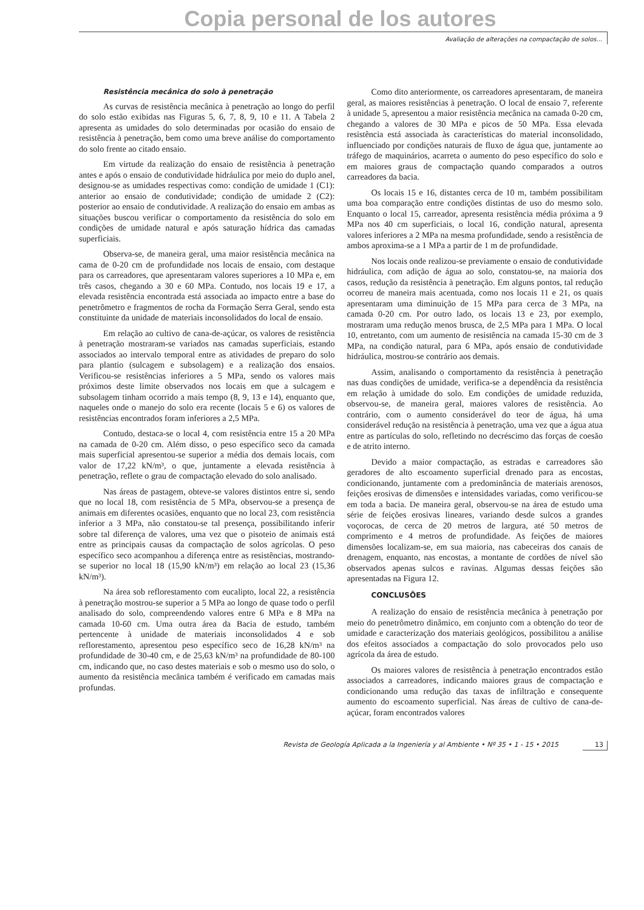Copia personal de los autores
Avaliação de alterações na compactação de solos...
Resistência mecânica do solo à penetração
As curvas de resistência mecânica à penetração ao longo do perfil do solo estão exibidas nas Figuras 5, 6, 7, 8, 9, 10 e 11. A Tabela 2 apresenta as umidades do solo determinadas por ocasião do ensaio de resistência à penetração, bem como uma breve análise do comportamento do solo frente ao citado ensaio.
Em virtude da realização do ensaio de resistência à penetração antes e após o ensaio de condutividade hidráulica por meio do duplo anel, designou-se as umidades respectivas como: condição de umidade 1 (C1): anterior ao ensaio de condutividade; condição de umidade 2 (C2): posterior ao ensaio de condutividade. A realização do ensaio em ambas as situações buscou verificar o comportamento da resistência do solo em condições de umidade natural e após saturação hídrica das camadas superficiais.
Observa-se, de maneira geral, uma maior resistência mecânica na cama de 0-20 cm de profundidade nos locais de ensaio, com destaque para os carreadores, que apresentaram valores superiores a 10 MPa e, em três casos, chegando a 30 e 60 MPa. Contudo, nos locais 19 e 17, a elevada resistência encontrada está associada ao impacto entre a base do penetrômetro e fragmentos de rocha da Formação Serra Geral, sendo esta constituinte da unidade de materiais inconsolidados do local de ensaio.
Em relação ao cultivo de cana-de-açúcar, os valores de resistência à penetração mostraram-se variados nas camadas superficiais, estando associados ao intervalo temporal entre as atividades de preparo do solo para plantio (sulcagem e subsolagem) e a realização dos ensaios. Verificou-se resistências inferiores a 5 MPa, sendo os valores mais próximos deste limite observados nos locais em que a sulcagem e subsolagem tinham ocorrido a mais tempo (8, 9, 13 e 14), enquanto que, naqueles onde o manejo do solo era recente (locais 5 e 6) os valores de resistências encontrados foram inferiores a 2,5 MPa.
Contudo, destaca-se o local 4, com resistência entre 15 a 20 MPa na camada de 0-20 cm. Além disso, o peso específico seco da camada mais superficial apresentou-se superior a média dos demais locais, com valor de 17,22 kN/m³, o que, juntamente a elevada resistência à penetração, reflete o grau de compactação elevado do solo analisado.
Nas áreas de pastagem, obteve-se valores distintos entre si, sendo que no local 18, com resistência de 5 MPa, observou-se a presença de animais em diferentes ocasiões, enquanto que no local 23, com resistência inferior a 3 MPa, não constatou-se tal presença, possibilitando inferir sobre tal diferença de valores, uma vez que o pisoteio de animais está entre as principais causas da compactação de solos agrícolas. O peso específico seco acompanhou a diferença entre as resistências, mostrando-se superior no local 18 (15,90 kN/m³) em relação ao local 23 (15,36 kN/m³).
Na área sob reflorestamento com eucalipto, local 22, a resistência à penetração mostrou-se superior a 5 MPa ao longo de quase todo o perfil analisado do solo, compreendendo valores entre 6 MPa e 8 MPa na camada 10-60 cm. Uma outra área da Bacia de estudo, também pertencente à unidade de materiais inconsolidados 4 e sob reflorestamento, apresentou peso específico seco de 16,28 kN/m³ na profundidade de 30-40 cm, e de 25,63 kN/m³ na profundidade de 80-100 cm, indicando que, no caso destes materiais e sob o mesmo uso do solo, o aumento da resistência mecânica também é verificado em camadas mais profundas.
Como dito anteriormente, os carreadores apresentaram, de maneira geral, as maiores resistências à penetração. O local de ensaio 7, referente à unidade 5, apresentou a maior resistência mecânica na camada 0-20 cm, chegando a valores de 30 MPa e picos de 50 MPa. Essa elevada resistência está associada às características do material inconsolidado, influenciado por condições naturais de fluxo de água que, juntamente ao tráfego de maquinários, acarreta o aumento do peso específico do solo e em maiores graus de compactação quando comparados a outros carreadores da bacia.
Os locais 15 e 16, distantes cerca de 10 m, também possibilitam uma boa comparação entre condições distintas de uso do mesmo solo. Enquanto o local 15, carreador, apresenta resistência média próxima a 9 MPa nos 40 cm superficiais, o local 16, condição natural, apresenta valores inferiores a 2 MPa na mesma profundidade, sendo a resistência de ambos aproxima-se a 1 MPa a partir de 1 m de profundidade.
Nos locais onde realizou-se previamente o ensaio de condutividade hidráulica, com adição de água ao solo, constatou-se, na maioria dos casos, redução da resistência à penetração. Em alguns pontos, tal redução ocorreu de maneira mais acentuada, como nos locais 11 e 21, os quais apresentaram uma diminuição de 15 MPa para cerca de 3 MPa, na camada 0-20 cm. Por outro lado, os locais 13 e 23, por exemplo, mostraram uma redução menos brusca, de 2,5 MPa para 1 MPa. O local 10, entretanto, com um aumento de resistência na camada 15-30 cm de 3 MPa, na condição natural, para 6 MPa, após ensaio de condutividade hidráulica, mostrou-se contrário aos demais.
Assim, analisando o comportamento da resistência à penetração nas duas condições de umidade, verifica-se a dependência da resistência em relação à umidade do solo. Em condições de umidade reduzida, observou-se, de maneira geral, maiores valores de resistência. Ao contrário, com o aumento considerável do teor de água, há uma considerável redução na resistência à penetração, uma vez que a água atua entre as partículas do solo, refletindo no decréscimo das forças de coesão e de atrito interno.
Devido a maior compactação, as estradas e carreadores são geradores de alto escoamento superficial drenado para as encostas, condicionando, juntamente com a predominância de materiais arenosos, feições erosivas de dimensões e intensidades variadas, como verificou-se em toda a bacia. De maneira geral, observou-se na área de estudo uma série de feições erosivas lineares, variando desde sulcos a grandes voçorocas, de cerca de 20 metros de largura, até 50 metros de comprimento e 4 metros de profundidade. As feições de maiores dimensões localizam-se, em sua maioria, nas cabeceiras dos canais de drenagem, enquanto, nas encostas, a montante de cordões de nível são observados apenas sulcos e ravinas. Algumas dessas feições são apresentadas na Figura 12.
CONCLUSÕES
A realização do ensaio de resistência mecânica à penetração por meio do penetrômetro dinâmico, em conjunto com a obtenção do teor de umidade e caracterização dos materiais geológicos, possibilitou a análise dos efeitos associados a compactação do solo provocados pelo uso agrícola da área de estudo.
Os maiores valores de resistência à penetração encontrados estão associados a carreadores, indicando maiores graus de compactação e condicionando uma redução das taxas de infiltração e consequente aumento do escoamento superficial. Nas áreas de cultivo de cana-de-açúcar, foram encontrados valores
Revista de Geología Aplicada a la Ingeniería y al Ambiente • Nº 35 • 1 - 15 • 2015 13